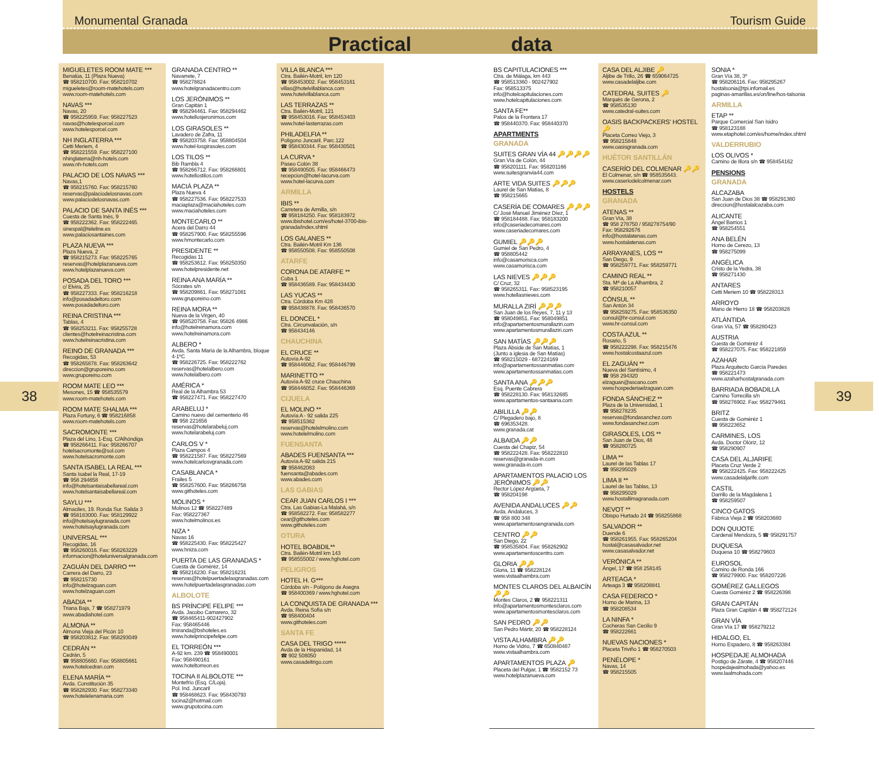Monumental Granada Tourism Guide
Practical data
38
MIGUELETES ROOM MATE ***
Benalúa, 11 (Plaza Nueva)
☎ 958210700. Fax: 958210702
migueletes@room-matehotels.com
www.room-matehotels.com
NAVAS ***
Navas, 20
☎ 958225959. Fax: 958227523
navas@hotelesporcel.com
www.hotelesporcel.com
NH INGLATERRA ***
Cetti Meriem, 4
☎ 958221559. Fax: 958227100
nhinglaterra@nh-hotels.com
www.nh-hotels.com
PALACIO DE LOS NAVAS ***
Navas,1
☎ 958215760. Fax: 958215760
reservas@palaciodelosnavas.com
www.palaciodelosnavas.com
PALACIO DE SANTA INÉS ***
Cuesta de Santa Inés, 9
☎ 958222362. Fax: 958222465
sinespal@teleline.es
www.palaciosantaines.com
PLAZA NUEVA ***
Plaza Nueva, 2
☎ 958215273. Fax: 958225765
reservas@hotelplazanueva.com
www.hotelplazanueva.com
POSADA DEL TORO ***
c/ Elvira, 25
☎ 958227333. Fax: 958216218
info@posadadeltoro.com
www.posadadeltoro.com
REINA CRISTINA ***
Tablas, 4
☎ 958253211. Fax: 958255728
clientes@hotelreinacristina.com
www.hotelreinacristina.com
REINO DE GRANADA ***
Recogidas, 53
☎ 958265878. Fax: 958263642
direccion@gruporeino.com
www.gruporeino.com
ROOM MATE LEO ***
Mesones, 15 ☎ 958535579
www.room-matehotels.com
ROOM MATE SHALMA ***
Plaza Fortuny, 6 ☎ 958216858
www.room-matehotels.com
SACROMONTE ***
Plaza del Lino, 1-Esq. C/Alhóndiga
☎ 958266411. Fax: 958266707
hotelsacromonte@sol.com
www.hotelsacromonte.com
SANTA ISABEL LA REAL ***
Santa Isabel la Real, 17-19
☎ 958 294658
info@hotelsantaisabellareal.com
www.hotelsantaisabellareal.com
SAYLU ***
Almaciles, 19. Ronda Sur. Salida 3
☎ 958183000. Fax: 958129922
info@hotelsaylugranada.com
www.hotelsaylugranada.com
UNIVERSAL ***
Recogidas, 16
☎ 958260016. Fax: 958263229
informacion@hoteluniversalgranada.com
ZAGUÁN DEL DARRO ***
Carrera del Darro, 23
☎ 958215730
info@hotelzaguan.com
www.hotelzaguan.com
ABADIA **
Triana Baja, 7 ☎ 958271979
www.abadiahotel.com
ALMONA **
Almona Vieja del Picón 10
☎ 958203812. Fax: 958293049
CEDRÁN **
Cedrán, 5
☎ 958805660. Fax: 958805661
www.hotelcedran.com
ELENA MARÍA **
Avda. Constitución 35
☎ 958282930. Fax: 958273340
www.hotelelenamaria.com
GRANADA CENTRO **
Navarrete, 7
☎ 958278824
www.hotelgranadacentro.com
LOS JERÓNIMOS **
Gran Capitán 1
☎ 958294461. Fax: 958294462
www.hotellosjeronimos.com
LOS GIRASOLES **
Lavadero de Zafra, 11
☎ 958203758. Fax: 958804504
www.hotel-losgirasoles.com
LOS TILOS **
Bib Rambla 4
☎ 958266712. Fax: 958266801
www.hotellostilos.com
MACIÁ PLAZA **
Plaza Nueva 4
☎ 958227536. Fax: 958227533
maciaplaza@maciahoteles.com
www.maciahoteles.com
MONTECARLO **
Acera del Darro 44
☎ 958257900. Fax: 958255596
www.hmontecarlo.com
PRESIDENTE **
Recogidas 11
☎ 958253612. Fax: 958250350
www.hotelpresidente.net
REINA ANA MARÍA **
Sócrates s/n
☎ 958209861. Fax: 958271081
www.gruporeino.com
REINA MORA **
Nueva de la Virgen, 40
☎ 958520758. Fax: 95826 4986
info@hotelreinamora.com
www.hotelreinamora.com
ALBERO *
Avda. Santa María de la Alhambra, bloque 4-1ºC
☎ 958226725. Fax: 958222762
reservas@hotelalbero.com
www.hotelalbero.com
AMÉRICA *
Real de la Alhambra 53
☎ 958227471. Fax: 958227470
ARABELUJ *
Camino nuevo del cementerio 46
☎ 958 221656
reservas@hotelarabeluj.com
www.hotelarabeluj.com
CARLOS V *
Plaza Campos 4
☎ 958221587. Fax: 958227569
www.hotelcarlosvgranada.com
CASABLANCA *
Frailes 5
☎ 958257600. Fax: 958266758
www.githoteles.com
MOLINOS *
Molinos 12 ☎ 958227489
Fax: 958227367
www.hotelmolinos.es
NIZA *
Navas 16
☎ 958225430. Fax: 958225427
www.hniza.com
PUERTA DE LAS GRANADAS *
Cuesta de Goméréz, 14
☎ 958216230. Fax: 958216231
reservas@hotelpuertadelasgranadas.com
www.hotelpuertadelasgranadas.com
ALBOLOTE
BS PRÍNCIPE FELIPE ***
Avda. Jacobo Camarero, 32
☎ 958465411-902427902
Fax: 958465446
lmiranda@bshoteles.es
www.hotelprincipefelipe.com
EL TORREÓN ***
A-92 km. 239 ☎ 958490001
Fax: 958490161
www.hoteltorreon.es
TOCINA II ALBOLOTE ***
Montefrío (Esq. C/Loja).
Pol. Ind. Juncaril
☎ 958468623. Fax: 958430793
tocina2@hotmail.com
www.grupotocina.com
VILLA BLANCA ***
Ctra. Bailén-Motril, km 120
☎ 958453002. Fax: 958453161
villas@hotelvillablanca.com
www.hotelvillablanca.com
LAS TERRAZAS **
Ctra. Bailén-Motril, 121
☎ 958453016. Fax: 958453403
www.hotel-lasterrazas.com
PHILADELFIA **
Polígono Juncaril. Parc.122
☎ 958430344. Fax: 958430501
LA CURVA *
Paseo Colón 38
☎ 958490505. Fax: 958466473
recepcion@hotel-lacurva.com
www.hotel-lacurva.com
ARMILLA
IBIS **
Carretera de Armilla, s/n
☎ 958184250. Fax: 958183972
www.ibishotel.com/es/hotel-3700-ibis-granada/index.shtml
LOS GALANES **
Ctra. Bailén-Motril Km 136
☎ 958550508. Fax: 958550508
ATARFE
CORONA DE ATARFE **
Cuba 1
☎ 958436589. Fax: 958434430
LAS YUCAS **
Ctra. Córdoba Km 428
☎ 958438878. Fax: 958436570
EL DONCEL *
Ctra. Circunvalación, s/n
☎ 958434146
CHAUCHINA
EL CRUCE **
Autovía A-92
☎ 958446062. Fax: 958446799
MARINETTO **
Autovía A-92 cruce Chauchina
☎ 958446052. Fax: 958446369
CIJUELA
EL MOLINO **
Autovía A - 92 salida 225
☎ 958515382
reservas@hotelelmolino.com
www.hotelelmolino.com
FUENSANTA
ABADES FUENSANTA ***
Autovía A-92 salida 215
☎ 958462083
fuensanta@abades.com
www.abades.com
LAS GABIAS
CEAR JUAN CARLOS I ***
Ctra. Las Gabias-La Malahá, s/n
☎ 958582272. Fax: 958582277
cear@githoteles.com
www.githoteles.com
OTURA
HOTEL BOABDIL**
Ctra. Bailén-Motril km 143
☎ 958555002 / www.hghotel.com
PELIGROS
HOTEL H. G***
Córdoba s/n - Polígono de Asegra
☎ 958400369 / www.hghotel.com
LA CONQUISTA DE GRANADA ***
Avda. Reina Sofía s/n
☎ 958400404
www.githoteles.com
SANTA FE
CASA DEL TRIGO *****
Avda de la Hispanidad, 14
☎ 902 508050
www.casadeltrigo.com
BS CAPITULACIONES ***
Ctra. de Málaga, km 443
☎ 958513360 - 902427902
Fax: 958513375
info@hotelcapitulaciones.com
www.hotelcapitulaciones.com
SANTA FE**
Palos de la Frontera 17
☎ 958440370. Fax: 958440370
APARTMENTS
GRANADA
SUITES GRAN VÍA 44 🔑🔑🔑🔑
Gran Vía de Colón, 44
☎ 958201111. Fax: 958201166
www.suitesgranvia44.com
ARTE VIDA SUITES 🔑🔑🔑
Laurel de San Matías, 8
☎ 958215665
CASERÍA DE COMARES 🔑🔑🔑
C/ José Manuel Jiménez Díez, 1
☎ 958184488. Fax: 958183200
info@caseriadecomares.com
www.caseriadecomares.com
GUMIEL 🔑🔑🔑
Gumiel de San Pedro, 4
☎ 958805442
info@casamorisca.com
www.casamorisca.com
LAS NIEVES 🔑🔑🔑
C/ Cruz, 32
☎ 958265311. Fax: 958523195
www.hotellasnieves.com
MURALLA ZIRÍ 🔑🔑🔑
San Juan de los Reyes, 7, 11 y 13
☎ 958049851. Fax: 958049851
info@apartamentosmurallaziri.com
www.apartamentosmurallaziri.com
SAN MATÍAS 🔑🔑🔑
Plaza Ábside de San Matías, 1
(Junto a iglesia de San Matías)
☎ 958215029 - 687224169
info@apartamentossanmatias.com
www.apartamentossanmatias.com
SANTA ANA 🔑🔑🔑
Esq. Puente Cabrera
☎ 958228130. Fax: 958132685
www.apartamentos-santaana.com
ABILILLA 🔑🔑
C/ Plegadero bajo, 8
☎ 696353428.
www.granada.cat
ALBAIDA 🔑🔑
Cuesta del Chapiz, 54
☎ 958222428. Fax: 958222810
reservas@granada-in.com
www.granada-in.com
APARTAMENTOS PALACIO LOS JERÓNIMOS 🔑🔑
Rector López Argüeta, 7
☎ 958204198
AVENIDA ANDALUCES 🔑🔑
Avda. Andaluces, 3
☎ 958 800 348
www.apartamentosengranada.com
CENTRO 🔑🔑
San Diego, 22
☎ 958535804. Fax: 958262902
www.apartamentoscentro.com
GLORIA 🔑🔑
Gloria, 11 ☎ 958228124
www.vistaalhambra.com
MONTES CLAROS DEL ALBAICÍN 🔑🔑
Montes Claros, 2 ☎ 958221311
info@apartamentosmontesclaros.com
www.apartamentosmontesclaros.com
SAN PEDRO 🔑🔑
San Pedro Mártir, 20 ☎ 958228124
VISTA ALHAMBRA 🔑🔑
Horno de Vidrio, 7 ☎ 650840487
www.vistaalhambra.com
APARTAMENTOS PLAZA 🔑
Placeta del Pulgar, 1 ☎ 9582152 73
www.hotelplazanueva.com
CASA DEL ALJIBE 🔑
Aljibe de Trillo, 26 ☎ 659064725
www.casadelaljibe.com
CATEDRAL SUITES 🔑
Marqués de Gerona, 2
☎ 958535130
www.catedral-suites.com
OASIS BACKPACKERS' HOSTEL 🔑
Placeta Correo Viejo, 3
☎ 958215848
www.oasisgranada.com
HUÉTOR SANTILLÁN
CASERÍO DEL COLMENAR 🔑🔑
El Colmenar, s/n ☎ 958535643.
www.caseriodelcolmenar.com
HOSTELS
GRANADA
ATENAS **
Gran Vía, 38
☎ 958 278750 / 958278754/90
Fax: 958292676
info@hostalatenas.com
www.hostalatenas.com
ARRAYANES, LOS **
San Diego, 9
☎ 958259771. Fax: 958259771
CAMINO REAL **
Sta. Mª de La Alhambra, 2
☎ 958210057
CÓNSUL **
San Antón 34
☎ 958259275. Fax: 958536350
consul@hr-consul.com
www.hr-consul.com
COSTA AZUL **
Rosario, 5
☎ 958222298. Fax: 958215476
www.hostalcostaazul.com
EL ZAGUÁN **
Nueva del Santísimo, 4
☎ 958 294320
elzaguan@ascano.com
www.hospederiaelzaguan.com
FONDA SÁNCHEZ **
Plaza de la Universidad, 1
☎ 958278235
reservas@fondasanchez.com
www.fondasanchez.com
GIRASOLES, LOS **
San Juan de Dios, 48
☎ 958280725
LIMA **
Laurel de las Tablas 17
☎ 958295029
LIMA II **
Laurel de las Tablas, 13
☎ 958295029
www.hostallimagranada.com
NEVOT **
Obispo Hurtado 24 ☎ 958255868
SALVADOR **
Duende 6
☎ 958261955. Fax: 958265204
hostal@casasalvador.net
www.casasalvador.net
VERÓNICA **
Ángel, 17 ☎ 958 258145
ARTEAGA *
Arteaga 3 ☎ 958208841
CASA FEDERICO *
Horno de Marina, 13
☎ 958208534
LA NINFA *
Cocheras San Cecilio 9
☎ 958222661
NUEVAS NACIONES *
Placeta Triviño 1 ☎ 958270503
PENÉLOPE *
Navas, 14
☎ 958215505
SONIA *
Gran Vía 38, 3º
☎ 958206116. Fax: 958295267
hostalsonia@tpi.infomail.es
paginas-amarillas.es/on/line/hos-talsonia
ARMILLA
ETAP **
Parque Comercial San Isidro
☎ 958123188
www.etaphotel.com/es/home/index.shtml
VALDERRUBIO
LOS OLIVOS *
Camino de Illora s/n ☎ 958454162
PENSIONS
GRANADA
ALCAZABA
San Juan de Dios 38 ☎ 958291380
direccion@hostalalcazaba.com
ALICANTE
Ángel Barrios 1
☎ 958254551
ANA BELÉN
Horno de Cerezo, 13
☎ 958275099
ANGÉLICA
Cristo de la Yedra, 38
☎ 958271430
ANTARES
Cetti Meriem 10 ☎ 958228313
ARROYO
Mano de Hierro 18 ☎ 958203828
ATLÁNTIDA
Gran Vía, 57 ☎ 958280423
AUSTRIA
Cuesta de Goméréz 4
☎ 958227075. Fax: 958221859
AZAHAR
Plaza Arquitecto García Paredes
☎ 958221473
www.azaharhostalgranada.com
BARRIADA BOBADILLA
Camino Torrecilla s/n
☎ 958276902. Fax: 958279461
BRITZ
Cuesta de Goméréz 1
☎ 958223652
CARMINES, LOS
Avda. Doctor Olóriz, 12
☎ 958290907
CASA DEL ALJARIFE
Placeta Cruz Verde 2
☎ 958222425. Fax: 958222425
www.casadelaljarife.com
CASTIL
Darrillo de la Magdalena 1
☎ 958259507
CINCO GATOS
Fábrica Vieja 2 ☎ 958203680
DON QUIJOTE
Cardenal Mendoza, 5 ☎ 958291757
DUQUESA
Duquesa 10 ☎ 958279603
EUROSOL
Camino de Ronda 166
☎ 958279900. Fax: 958207226
GOMÉREZ GALLEGOS
Cuesta Goméréz 2 ☎ 958226398
GRAN CAPITÁN
Plaza Gran Capitán 4 ☎ 958272124
GRAN VÍA
Gran Vía 17 ☎ 958279212
HIDALGO, EL
Horno Espadero, 8 ☎ 958263384
HOSPEDAJE ALMOHADA
Postigo de Zárate, 4 ☎ 958207446
hospedajealmohada@yahoo.es
www.laalmohada.com
39